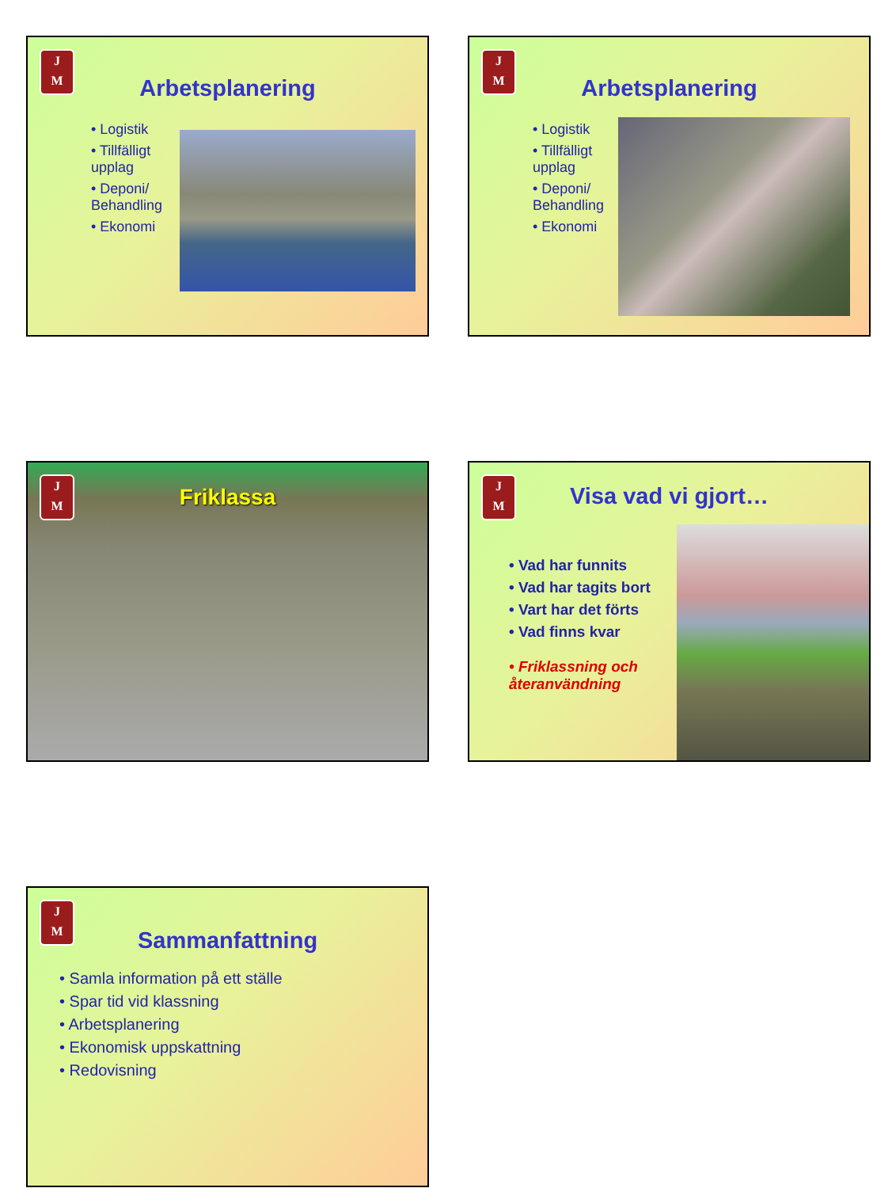J
M
Arbetsplanering
• Logistik
• Tillfälligt upplag
• Deponi/ Behandling
• Ekonomi
J
M
Arbetsplanering
• Logistik
• Tillfälligt upplag
• Deponi/ Behandling
• Ekonomi
J
M
Friklassa
J
M
Visa vad vi gjort…
• Vad har funnits
• Vad har tagits bort
• Vart har det förts
• Vad finns kvar
• Friklassning och återanvändning
J
M
Sammanfattning
• Samla information på ett ställe
• Spar tid vid klassning
• Arbetsplanering
• Ekonomisk uppskattning
• Redovisning